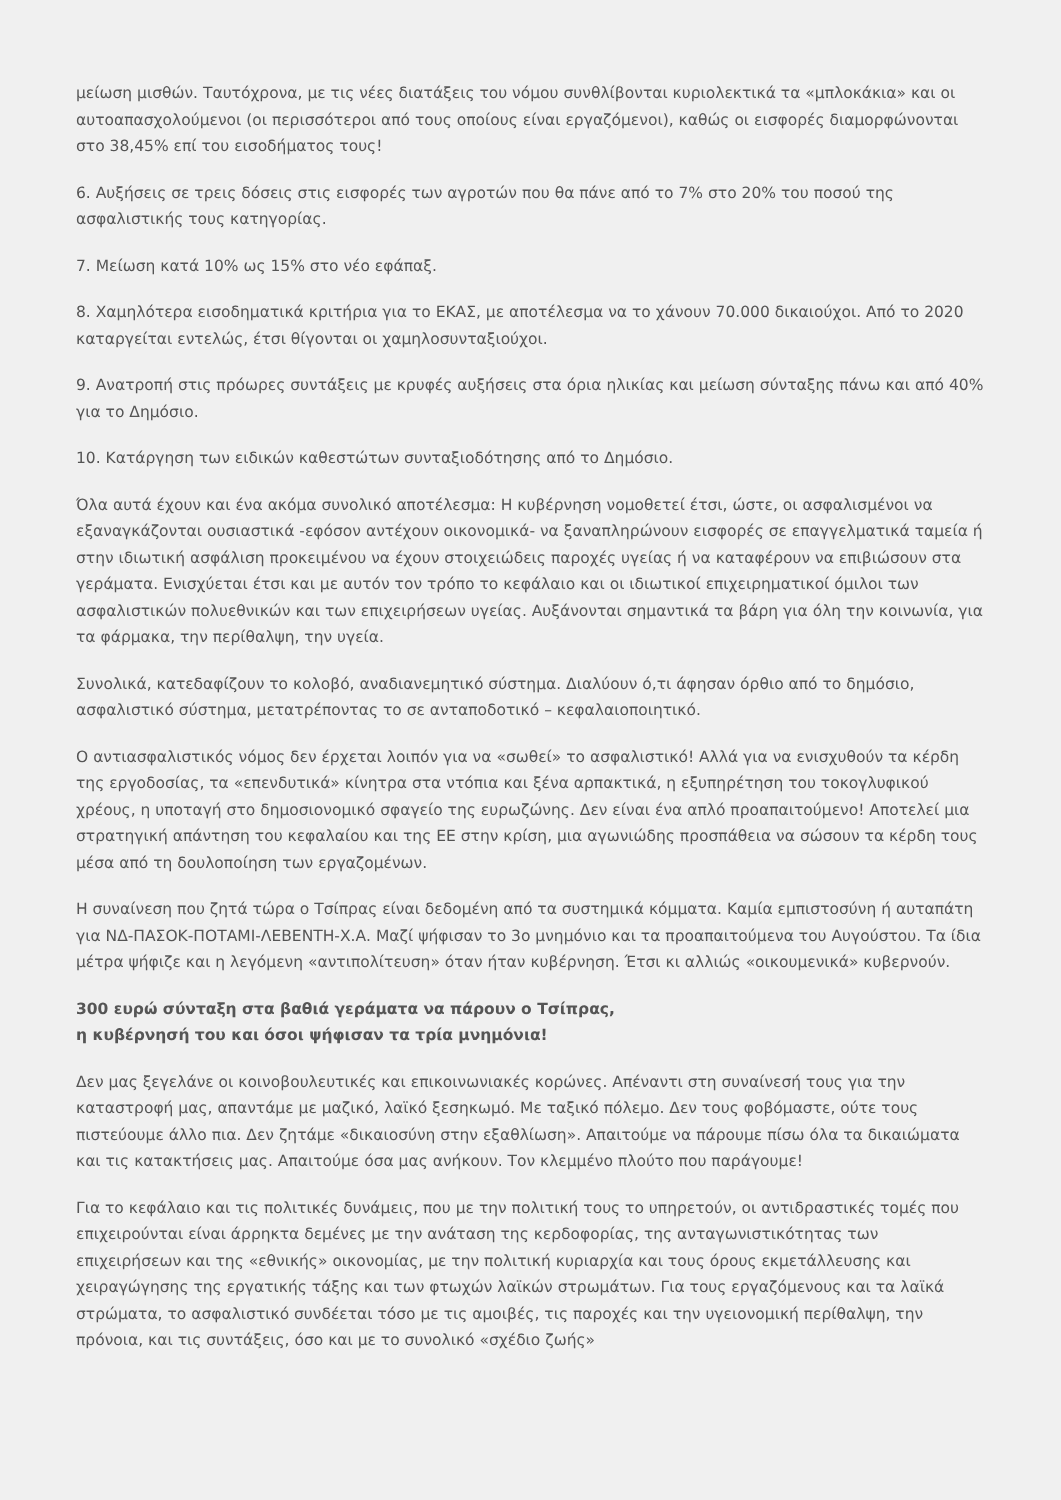μείωση μισθών. Ταυτόχρονα, με τις νέες διατάξεις του νόμου συνθλίβονται κυριολεκτικά τα «μπλοκάκια» και οι αυτοαπασχολούμενοι (οι περισσότεροι από τους οποίους είναι εργαζόμενοι), καθώς οι εισφορές διαμορφώνονται στο 38,45% επί του εισοδήματος τους!
6. Αυξήσεις σε τρεις δόσεις στις εισφορές των αγροτών που θα πάνε από το 7% στο 20% του ποσού της ασφαλιστικής τους κατηγορίας.
7. Μείωση κατά 10% ως 15% στο νέο εφάπαξ.
8. Χαμηλότερα εισοδηματικά κριτήρια για το ΕΚΑΣ, με αποτέλεσμα να το χάνουν 70.000 δικαιούχοι. Από το 2020 καταργείται εντελώς, έτσι θίγονται οι χαμηλοσυνταξιούχοι.
9. Ανατροπή στις πρόωρες συντάξεις με κρυφές αυξήσεις στα όρια ηλικίας και μείωση σύνταξης πάνω και από 40% για το Δημόσιο.
10. Κατάργηση των ειδικών καθεστώτων συνταξιοδότησης από το Δημόσιο.
Όλα αυτά έχουν και ένα ακόμα συνολικό αποτέλεσμα: Η κυβέρνηση νομοθετεί έτσι, ώστε, οι ασφαλισμένοι να εξαναγκάζονται ουσιαστικά -εφόσον αντέχουν οικονομικά- να ξαναπληρώνουν εισφορές σε επαγγελματικά ταμεία ή στην ιδιωτική ασφάλιση προκειμένου να έχουν στοιχειώδεις παροχές υγείας ή να καταφέρουν να επιβιώσουν στα γεράματα. Ενισχύεται έτσι και με αυτόν τον τρόπο το κεφάλαιο και οι ιδιωτικοί επιχειρηματικοί όμιλοι των ασφαλιστικών πολυεθνικών και των επιχειρήσεων υγείας. Αυξάνονται σημαντικά τα βάρη για όλη την κοινωνία, για τα φάρμακα, την περίθαλψη, την υγεία.
Συνολικά, κατεδαφίζουν το κολοβό, αναδιανεμητικό σύστημα. Διαλύουν ό,τι άφησαν όρθιο από το δημόσιο, ασφαλιστικό σύστημα, μετατρέποντας το σε ανταποδοτικό – κεφαλαιοποιητικό.
Ο αντιασφαλιστικός νόμος δεν έρχεται λοιπόν για να «σωθεί» το ασφαλιστικό! Αλλά για να ενισχυθούν τα κέρδη της εργοδοσίας, τα «επενδυτικά» κίνητρα στα ντόπια και ξένα αρπακτικά, η εξυπηρέτηση του τοκογλυφικού χρέους, η υποταγή στο δημοσιονομικό σφαγείο της ευρωζώνης. Δεν είναι ένα απλό προαπαιτούμενο! Αποτελεί μια στρατηγική απάντηση του κεφαλαίου και της ΕΕ στην κρίση, μια αγωνιώδης προσπάθεια να σώσουν τα κέρδη τους μέσα από τη δουλοποίηση των εργαζομένων.
Η συναίνεση που ζητά τώρα ο Τσίπρας είναι δεδομένη από τα συστημικά κόμματα. Καμία εμπιστοσύνη ή αυταπάτη για ΝΔ-ΠΑΣΟΚ-ΠΟΤΑΜΙ-ΛΕΒΕΝΤΗ-Χ.Α. Μαζί ψήφισαν το 3ο μνημόνιο και τα προαπαιτούμενα του Αυγούστου. Τα ίδια μέτρα ψήφιζε και η λεγόμενη «αντιπολίτευση» όταν ήταν κυβέρνηση. Έτσι κι αλλιώς «οικουμενικά» κυβερνούν.
300 ευρώ σύνταξη στα βαθιά γεράματα να πάρουν ο Τσίπρας,
η κυβέρνησή του και όσοι ψήφισαν τα τρία μνημόνια!
Δεν μας ξεγελάνε οι κοινοβουλευτικές και επικοινωνιακές κορώνες. Απέναντι στη συναίνεσή τους για την καταστροφή μας, απαντάμε με μαζικό, λαϊκό ξεσηκωμό. Με ταξικό πόλεμο. Δεν τους φοβόμαστε, ούτε τους πιστεύουμε άλλο πια. Δεν ζητάμε «δικαιοσύνη στην εξαθλίωση». Απαιτούμε να πάρουμε πίσω όλα τα δικαιώματα και τις κατακτήσεις μας. Απαιτούμε όσα μας ανήκουν. Τον κλεμμένο πλούτο που παράγουμε!
Για το κεφάλαιο και τις πολιτικές δυνάμεις, που με την πολιτική τους το υπηρετούν, οι αντιδραστικές τομές που επιχειρούνται είναι άρρηκτα δεμένες με την ανάταση της κερδοφορίας, της ανταγωνιστικότητας των επιχειρήσεων και της «εθνικής» οικονομίας, με την πολιτική κυριαρχία και τους όρους εκμετάλλευσης και χειραγώγησης της εργατικής τάξης και των φτωχών λαϊκών στρωμάτων. Για τους εργαζόμενους και τα λαϊκά στρώματα, το ασφαλιστικό συνδέεται τόσο με τις αμοιβές, τις παροχές και την υγειονομική περίθαλψη, την πρόνοια, και τις συντάξεις, όσο και με το συνολικό «σχέδιο ζωής»